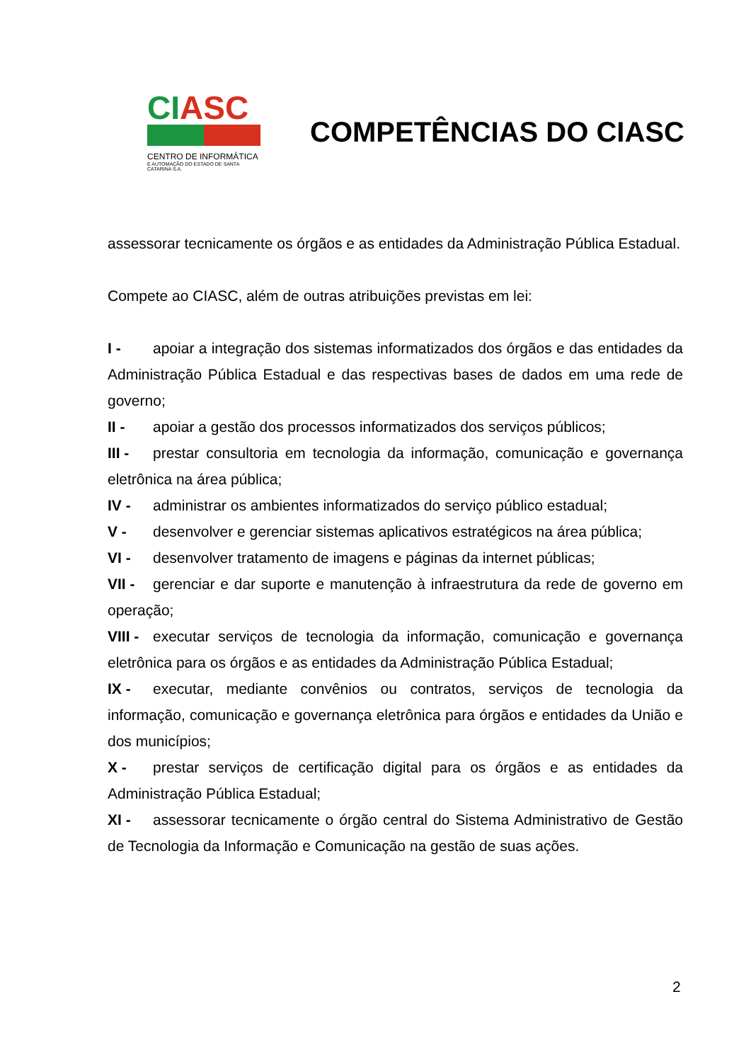CI ASC
CENTRO DE INFORMÁTICA
E AUTOMAÇÃO DO ESTADO DE SANTA CATARINA S.A.
COMPETÊNCIAS DO CIASC
assessorar tecnicamente os órgãos e as entidades da Administração Pública Estadual.
Compete ao CIASC, além de outras atribuições previstas em lei:
I - apoiar a integração dos sistemas informatizados dos órgãos e das entidades da Administração Pública Estadual e das respectivas bases de dados em uma rede de governo;
II - apoiar a gestão dos processos informatizados dos serviços públicos;
III - prestar consultoria em tecnologia da informação, comunicação e governança eletrônica na área pública;
IV - administrar os ambientes informatizados do serviço público estadual;
V - desenvolver e gerenciar sistemas aplicativos estratégicos na área pública;
VI - desenvolver tratamento de imagens e páginas da internet públicas;
VII - gerenciar e dar suporte e manutenção à infraestrutura da rede de governo em operação;
VIII - executar serviços de tecnologia da informação, comunicação e governança eletrônica para os órgãos e as entidades da Administração Pública Estadual;
IX - executar, mediante convênios ou contratos, serviços de tecnologia da informação, comunicação e governança eletrônica para órgãos e entidades da União e dos municípios;
X - prestar serviços de certificação digital para os órgãos e as entidades da Administração Pública Estadual;
XI - assessorar tecnicamente o órgão central do Sistema Administrativo de Gestão de Tecnologia da Informação e Comunicação na gestão de suas ações.
2